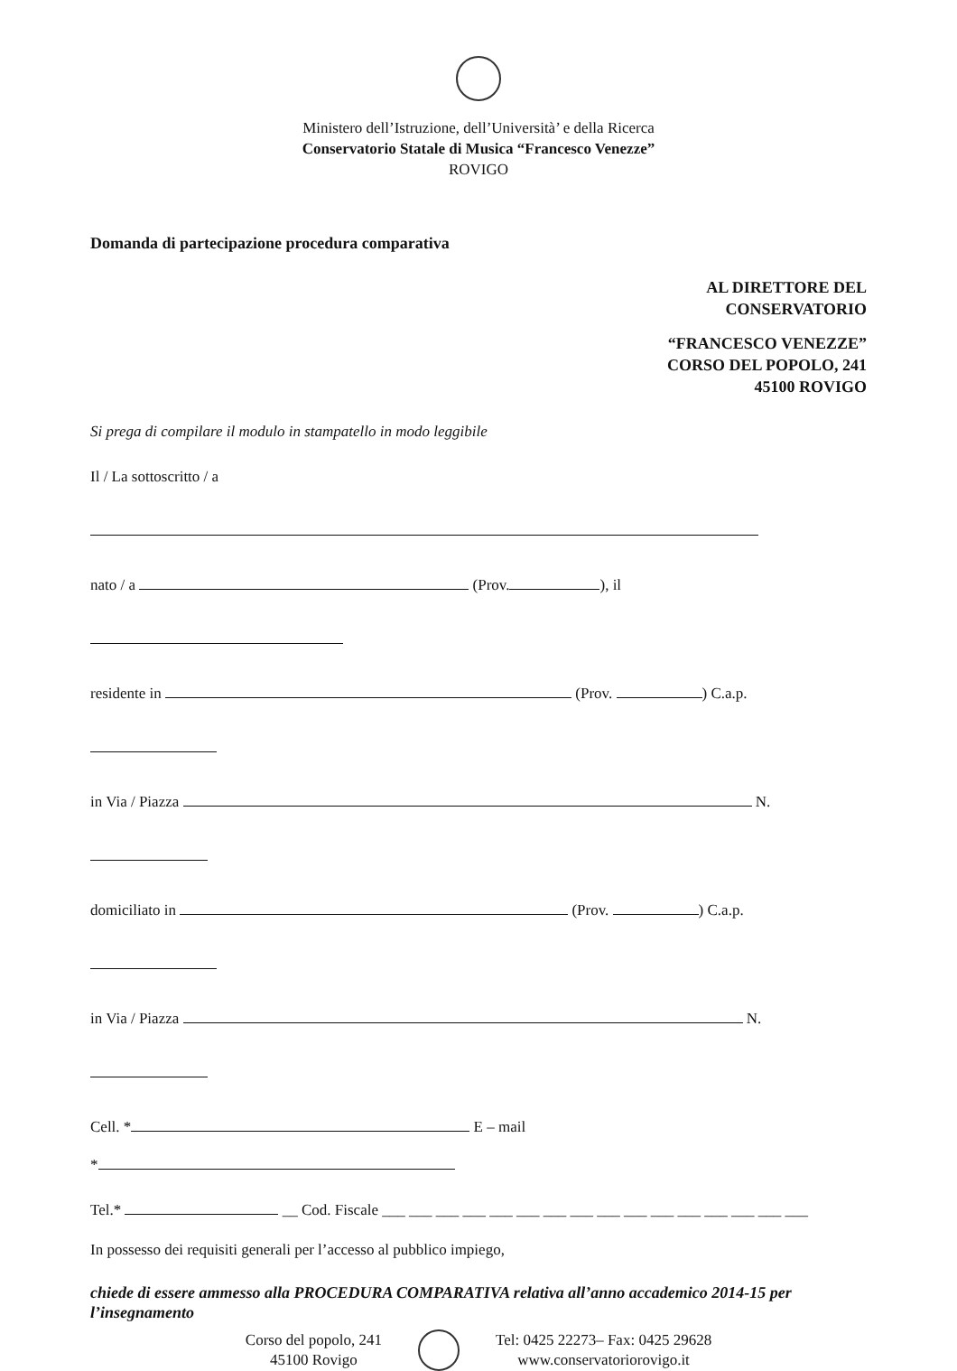Ministero dell’Istruzione, dell’Università’ e della Ricerca
Conservatorio Statale di Musica “Francesco Venezze”
ROVIGO
Domanda di partecipazione procedura comparativa
AL DIRETTORE DEL
CONSERVATORIO
“FRANCESCO VENEZZE”
CORSO DEL POPOLO, 241
45100 ROVIGO
Si prega di compilare il modulo in stampatello in modo leggibile
Il / La sottoscritto / a
nato / a (Prov. ), il
residente in (Prov. ) C.a.p.
in Via / Piazza N.
domiciliato in (Prov. ) C.a.p.
in Via / Piazza N.
Cell. * E – mail
*
Tel.* __ Cod. Fiscale ___ ___ ___ ___ ___ ___ ___ ___ ___ ___ ___ ___ ___ ___ ___ ___
In possesso dei requisiti generali per l’accesso al pubblico impiego,
chiede di essere ammesso alla PROCEDURA COMPARATIVA relativa all’anno accademico 2014-15 per l’insegnamento
Corso del popolo, 241
45100 Rovigo
Tel: 0425 22273– Fax: 0425 29628
www.conservatoriorovigo.it